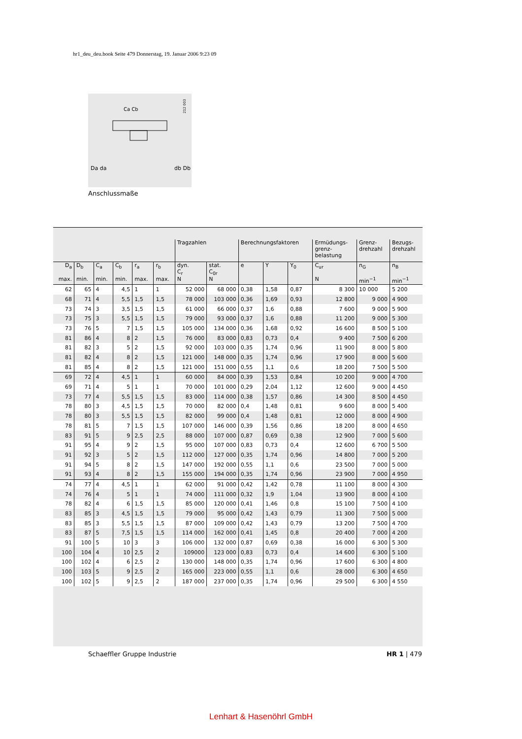hr1_deu_deu.book Seite 479 Donnerstag, 19. Januar 2006 9:23 09
212 003
Da da
db Db
Ca Cb
Anschlussmaße
| | | | | | | Tragzahlen | | Berechnungsfaktoren | | | Ermüdungs- grenz- belastung | Grenz- drehzahl | Bezugs- drehzahl |
| --- | --- | --- | --- | --- | --- | --- | --- | --- | --- | --- | --- | --- | --- |
| D<sub>a</sub> max. | D<sub>b</sub> min. | C<sub>a</sub> min. | C<sub>b</sub> min. | r<sub>a</sub> max. | r<sub>b</sub> max. | dyn. C<sub>r</sub> N | stat. C<sub>0r</sub> N | e | Y | Y<sub>0</sub> | C<sub>ur</sub> N | n<sub>G</sub> min<sup>−1</sup> | n<sub>B</sub> min<sup>−1</sup> |
| 62 | 65 | 4 | 4,5 | 1 | 1 | 52 000 | 68 000 | 0,38 | 1,58 | 0,87 | 8 300 | 10 000 | 5 200 |
| 68 | 71 | 4 | 5,5 | 1,5 | 1,5 | 78 000 | 103 000 | 0,36 | 1,69 | 0,93 | 12 800 | 9 000 | 4 900 |
| 73 | 74 | 3 | 3,5 | 1,5 | 1,5 | 61 000 | 66 000 | 0,37 | 1,6 | 0,88 | 7 600 | 9 000 | 5 900 |
| 73 | 75 | 3 | 5,5 | 1,5 | 1,5 | 79 000 | 93 000 | 0,37 | 1,6 | 0,88 | 11 200 | 9 000 | 5 300 |
| 73 | 76 | 5 | 7 | 1,5 | 1,5 | 105 000 | 134 000 | 0,36 | 1,68 | 0,92 | 16 600 | 8 500 | 5 100 |
| 81 | 86 | 4 | 8 | 2 | 1,5 | 76 000 | 83 000 | 0,83 | 0,73 | 0,4 | 9 400 | 7 500 | 6 200 |
| 81 | 82 | 3 | 5 | 2 | 1,5 | 92 000 | 103 000 | 0,35 | 1,74 | 0,96 | 11 900 | 8 000 | 5 800 |
| 81 | 82 | 4 | 8 | 2 | 1,5 | 121 000 | 148 000 | 0,35 | 1,74 | 0,96 | 17 900 | 8 000 | 5 600 |
| 81 | 85 | 4 | 8 | 2 | 1,5 | 121 000 | 151 000 | 0,55 | 1,1 | 0,6 | 18 200 | 7 500 | 5 500 |
| 69 | 72 | 4 | 4,5 | 1 | 1 | 60 000 | 84 000 | 0,39 | 1,53 | 0,84 | 10 200 | 9 000 | 4 700 |
| 69 | 71 | 4 | 5 | 1 | 1 | 70 000 | 101 000 | 0,29 | 2,04 | 1,12 | 12 600 | 9 000 | 4 450 |
| 73 | 77 | 4 | 5,5 | 1,5 | 1,5 | 83 000 | 114 000 | 0,38 | 1,57 | 0,86 | 14 300 | 8 500 | 4 450 |
| 78 | 80 | 3 | 4,5 | 1,5 | 1,5 | 70 000 | 82 000 | 0,4 | 1,48 | 0,81 | 9 600 | 8 000 | 5 400 |
| 78 | 80 | 3 | 5,5 | 1,5 | 1,5 | 82 000 | 99 000 | 0,4 | 1,48 | 0,81 | 12 000 | 8 000 | 4 900 |
| 78 | 81 | 5 | 7 | 1,5 | 1,5 | 107 000 | 146 000 | 0,39 | 1,56 | 0,86 | 18 200 | 8 000 | 4 650 |
| 83 | 91 | 5 | 9 | 2,5 | 2,5 | 88 000 | 107 000 | 0,87 | 0,69 | 0,38 | 12 900 | 7 000 | 5 600 |
| 91 | 95 | 4 | 9 | 2 | 1,5 | 95 000 | 107 000 | 0,83 | 0,73 | 0,4 | 12 600 | 6 700 | 5 500 |
| 91 | 92 | 3 | 5 | 2 | 1,5 | 112 000 | 127 000 | 0,35 | 1,74 | 0,96 | 14 800 | 7 000 | 5 200 |
| 91 | 94 | 5 | 8 | 2 | 1,5 | 147 000 | 192 000 | 0,55 | 1,1 | 0,6 | 23 500 | 7 000 | 5 000 |
| 91 | 93 | 4 | 8 | 2 | 1,5 | 155 000 | 194 000 | 0,35 | 1,74 | 0,96 | 23 900 | 7 000 | 4 950 |
| 74 | 77 | 4 | 4,5 | 1 | 1 | 62 000 | 91 000 | 0,42 | 1,42 | 0,78 | 11 100 | 8 000 | 4 300 |
| 74 | 76 | 4 | 5 | 1 | 1 | 74 000 | 111 000 | 0,32 | 1,9 | 1,04 | 13 900 | 8 000 | 4 100 |
| 78 | 82 | 4 | 6 | 1,5 | 1,5 | 85 000 | 120 000 | 0,41 | 1,46 | 0,8 | 15 100 | 7 500 | 4 100 |
| 83 | 85 | 3 | 4,5 | 1,5 | 1,5 | 79 000 | 95 000 | 0,42 | 1,43 | 0,79 | 11 300 | 7 500 | 5 000 |
| 83 | 85 | 3 | 5,5 | 1,5 | 1,5 | 87 000 | 109 000 | 0,42 | 1,43 | 0,79 | 13 200 | 7 500 | 4 700 |
| 83 | 87 | 5 | 7,5 | 1,5 | 1,5 | 114 000 | 162 000 | 0,41 | 1,45 | 0,8 | 20 400 | 7 000 | 4 200 |
| 91 | 100 | 5 | 10 | 3 | 3 | 106 000 | 132 000 | 0,87 | 0,69 | 0,38 | 16 000 | 6 300 | 5 300 |
| 100 | 104 | 4 | 10 | 2,5 | 2 | 109000 | 123 000 | 0,83 | 0,73 | 0,4 | 14 600 | 6 300 | 5 100 |
| 100 | 102 | 4 | 6 | 2,5 | 2 | 130 000 | 148 000 | 0,35 | 1,74 | 0,96 | 17 600 | 6 300 | 4 800 |
| 100 | 103 | 5 | 9 | 2,5 | 2 | 165 000 | 223 000 | 0,55 | 1,1 | 0,6 | 28 000 | 6 300 | 4 650 |
| 100 | 102 | 5 | 9 | 2,5 | 2 | 187 000 | 237 000 | 0,35 | 1,74 | 0,96 | 29 500 | 6 300 | 4 550 |
Schaeffler Gruppe Industrie HR 1 | 479
Lenhart & Hasenöhrl GmbH